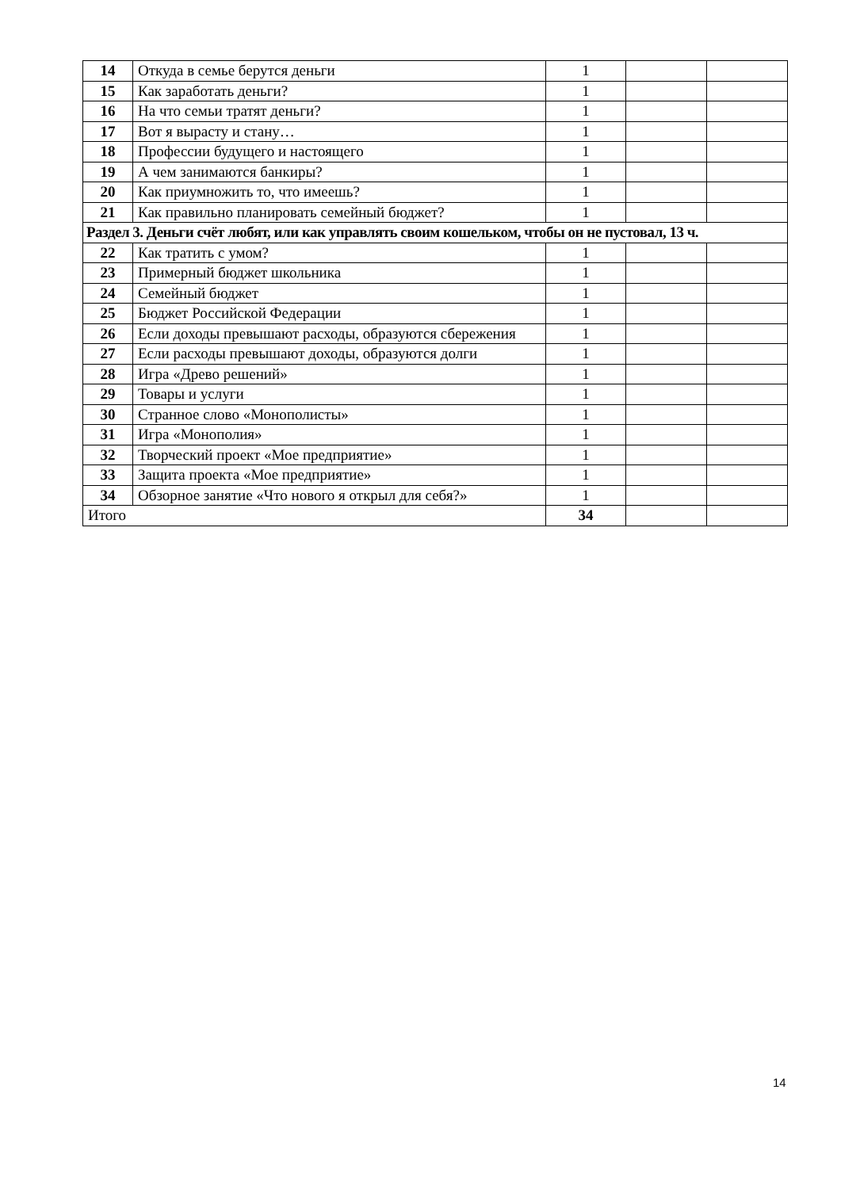| 14 | Откуда в семье берутся деньги | 1 | | |
| 15 | Как заработать деньги? | 1 | | |
| 16 | На что семьи тратят деньги? | 1 | | |
| 17 | Вот я вырасту и стану… | 1 | | |
| 18 | Профессии будущего и настоящего | 1 | | |
| 19 | А чем занимаются банкиры? | 1 | | |
| 20 | Как приумножить то, что имеешь? | 1 | | |
| 21 | Как правильно планировать семейный бюджет? | 1 | | |
| Раздел 3. Деньги счёт любят, или как управлять своим кошельком, чтобы он не пустовал, 13 ч. | | | | |
| 22 | Как тратить с умом? | 1 | | |
| 23 | Примерный бюджет школьника | 1 | | |
| 24 | Семейный бюджет | 1 | | |
| 25 | Бюджет Российской Федерации | 1 | | |
| 26 | Если доходы превышают расходы, образуются сбережения | 1 | | |
| 27 | Если расходы превышают доходы, образуются долги | 1 | | |
| 28 | Игра «Древо решений» | 1 | | |
| 29 | Товары и услуги | 1 | | |
| 30 | Странное слово «Монополисты» | 1 | | |
| 31 | Игра «Монополия» | 1 | | |
| 32 | Творческий проект «Мое предприятие» | 1 | | |
| 33 | Защита проекта «Мое предприятие» | 1 | | |
| 34 | Обзорное занятие «Что нового я открыл для себя?» | 1 | | |
| Итого | | 34 | | |
14